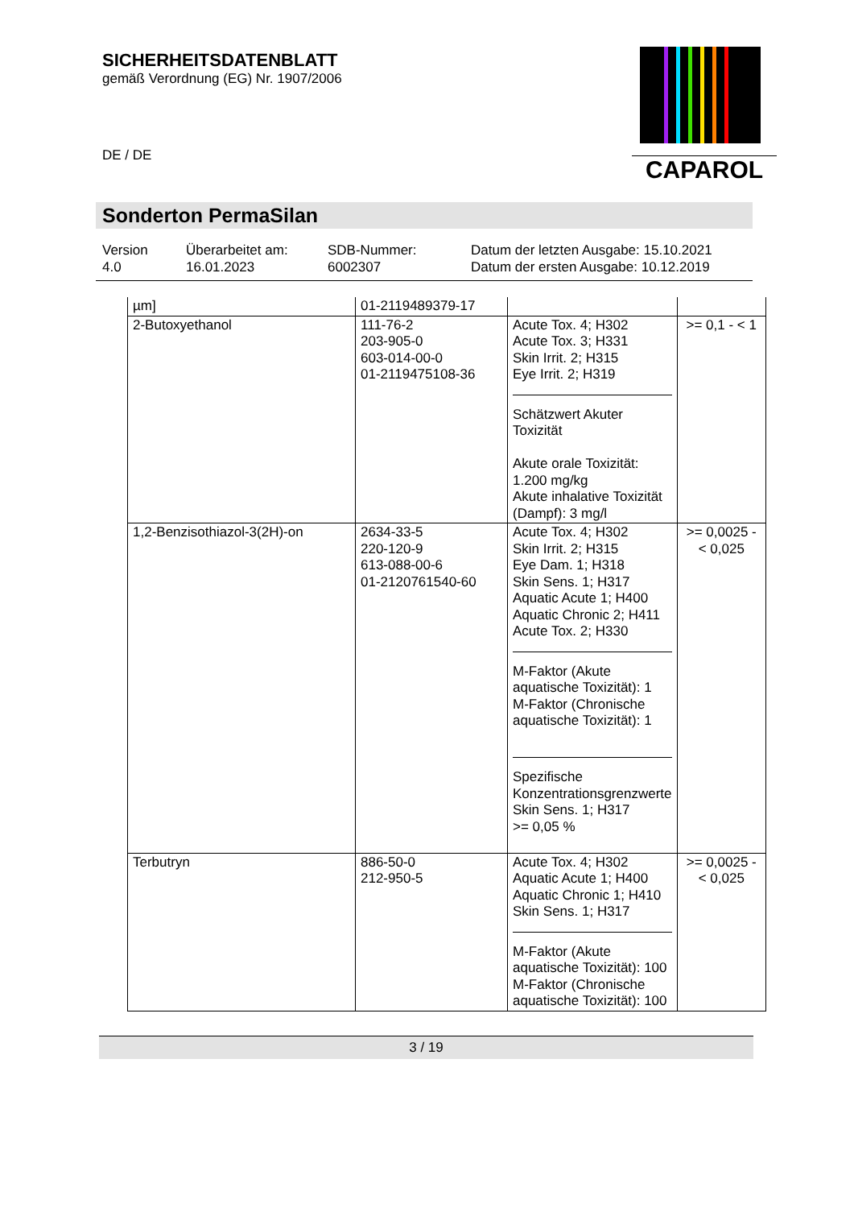SICHERHEITSDATENBLATT
gemäß Verordnung (EG) Nr. 1907/2006
DE / DE
CAPAROL
Sonderton PermaSilan
Version
4.0
Überarbeitet am:
16.01.2023
SDB-Nummer:
6002307
Datum der letzten Ausgabe: 15.10.2021
Datum der ersten Ausgabe: 10.12.2019
| µm] | 01-2119489379-17 | | |
| 2-Butoxyethanol | 111-76-2 203-905-0 603-014-00-0 01-2119475108-36 | Acute Tox. 4; H302 Acute Tox. 3; H331 Skin Irrit. 2; H315 Eye Irrit. 2; H319 Schätzwert Akuter Toxizität Akute orale Toxizität: 1.200 mg/kg Akute inhalative Toxizität (Dampf): 3 mg/l | >= 0,1 - < 1 |
| 1,2-Benzisothiazol-3(2H)-on | 2634-33-5 220-120-9 613-088-00-6 01-2120761540-60 | Acute Tox. 4; H302 Skin Irrit. 2; H315 Eye Dam. 1; H318 Skin Sens. 1; H317 Aquatic Acute 1; H400 Aquatic Chronic 2; H411 Acute Tox. 2; H330 M-Faktor (Akute aquatische Toxizität): 1 M-Faktor (Chronische aquatische Toxizität): 1 Spezifische Konzentrationsgrenzwerte Skin Sens. 1; H317 >= 0,05 % | >= 0,0025 - < 0,025 |
| Terbutryn | 886-50-0 212-950-5 | Acute Tox. 4; H302 Aquatic Acute 1; H400 Aquatic Chronic 1; H410 Skin Sens. 1; H317 M-Faktor (Akute aquatische Toxizität): 100 M-Faktor (Chronische aquatische Toxizität): 100 | >= 0,0025 - < 0,025 |
3 / 19